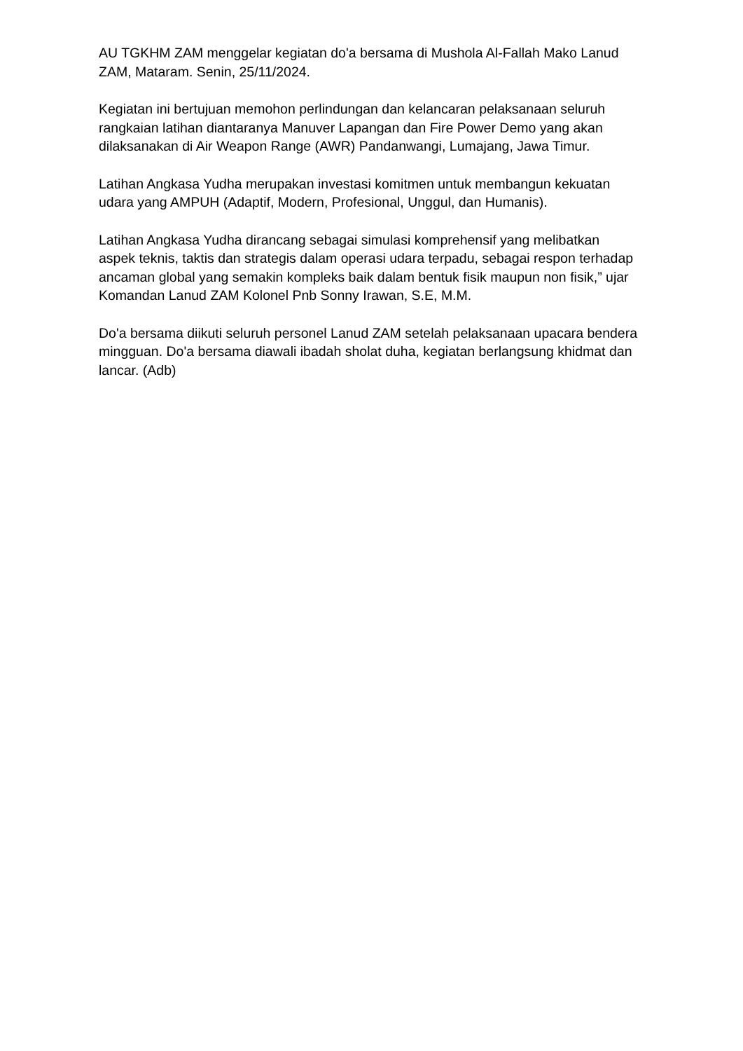AU TGKHM ZAM menggelar kegiatan do'a bersama di Mushola Al-Fallah Mako Lanud ZAM, Mataram. Senin, 25/11/2024.
Kegiatan ini bertujuan memohon perlindungan dan kelancaran pelaksanaan seluruh rangkaian latihan diantaranya Manuver Lapangan dan Fire Power Demo yang akan dilaksanakan di Air Weapon Range (AWR) Pandanwangi, Lumajang, Jawa Timur.
Latihan Angkasa Yudha merupakan investasi komitmen untuk membangun kekuatan udara yang AMPUH (Adaptif, Modern, Profesional, Unggul, dan Humanis).
Latihan Angkasa Yudha dirancang sebagai simulasi komprehensif yang melibatkan aspek teknis, taktis dan strategis dalam operasi udara terpadu, sebagai respon terhadap ancaman global yang semakin kompleks baik dalam bentuk fisik maupun non fisik,” ujar Komandan Lanud ZAM Kolonel Pnb Sonny Irawan, S.E, M.M.
Do'a bersama diikuti seluruh personel Lanud ZAM setelah pelaksanaan upacara bendera mingguan. Do'a bersama diawali ibadah sholat duha, kegiatan berlangsung khidmat dan lancar. (Adb)